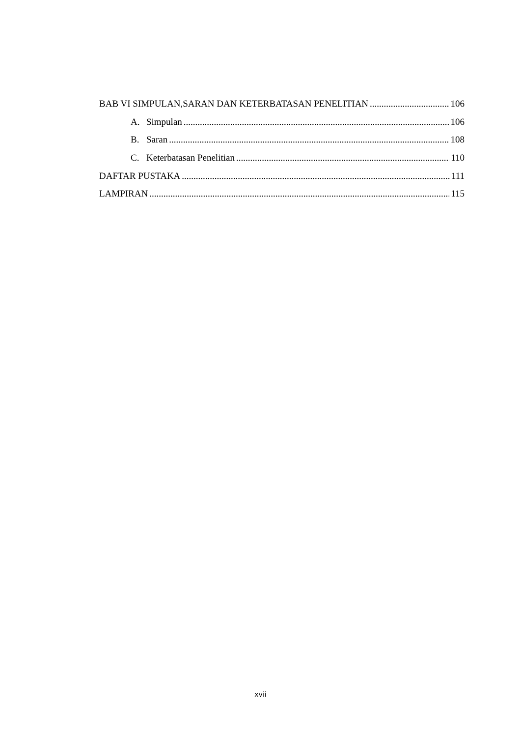BAB VI SIMPULAN,SARAN DAN KETERBATASAN PENELITIAN 106
A. Simpulan 106
B. Saran 108
C. Keterbatasan Penelitian 110
DAFTAR PUSTAKA 111
LAMPIRAN 115
xvii